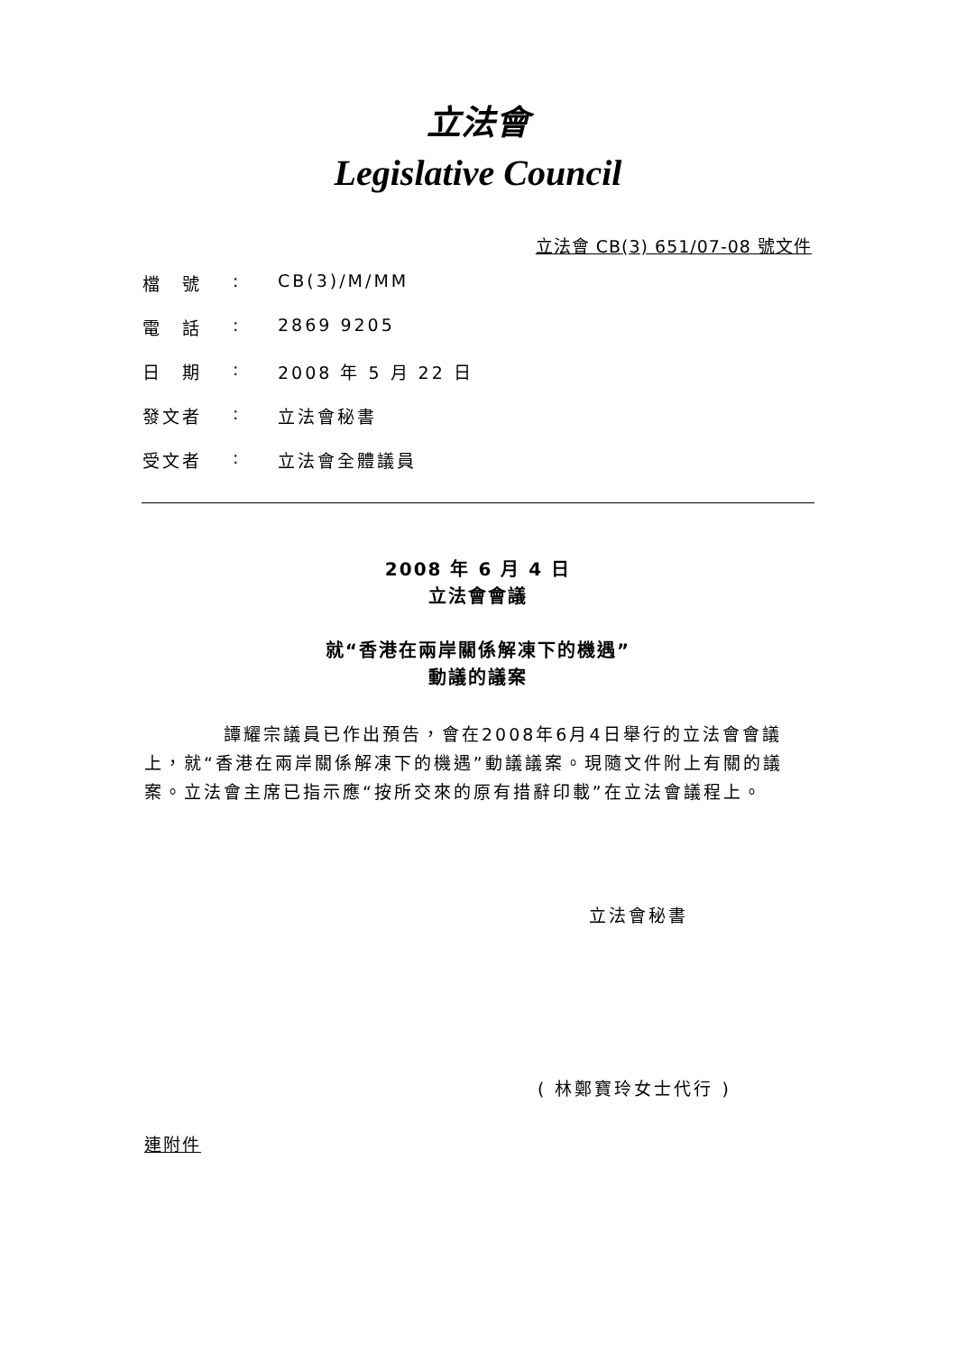立法會
Legislative Council
立法會 CB(3) 651/07-08 號文件
| 檔 號 | : | CB(3)/M/MM |
| 電 話 | : | 2869 9205 |
| 日 期 | : | 2008 年 5 月 22 日 |
| 發文者 | : | 立法會秘書 |
| 受文者 | : | 立法會全體議員 |
2008 年 6 月 4 日
立法會會議
就“香港在兩岸關係解凍下的機遇”
動議的議案
　　　　譚耀宗議員已作出預告，會在2008年6月4日舉行的立法會會議上，就“香港在兩岸關係解凍下的機遇”動議議案。現隨文件附上有關的議案。立法會主席已指示應“按所交來的原有措辭印載”在立法會議程上。
立法會秘書
( 林鄭寶玲女士代行 )
連附件